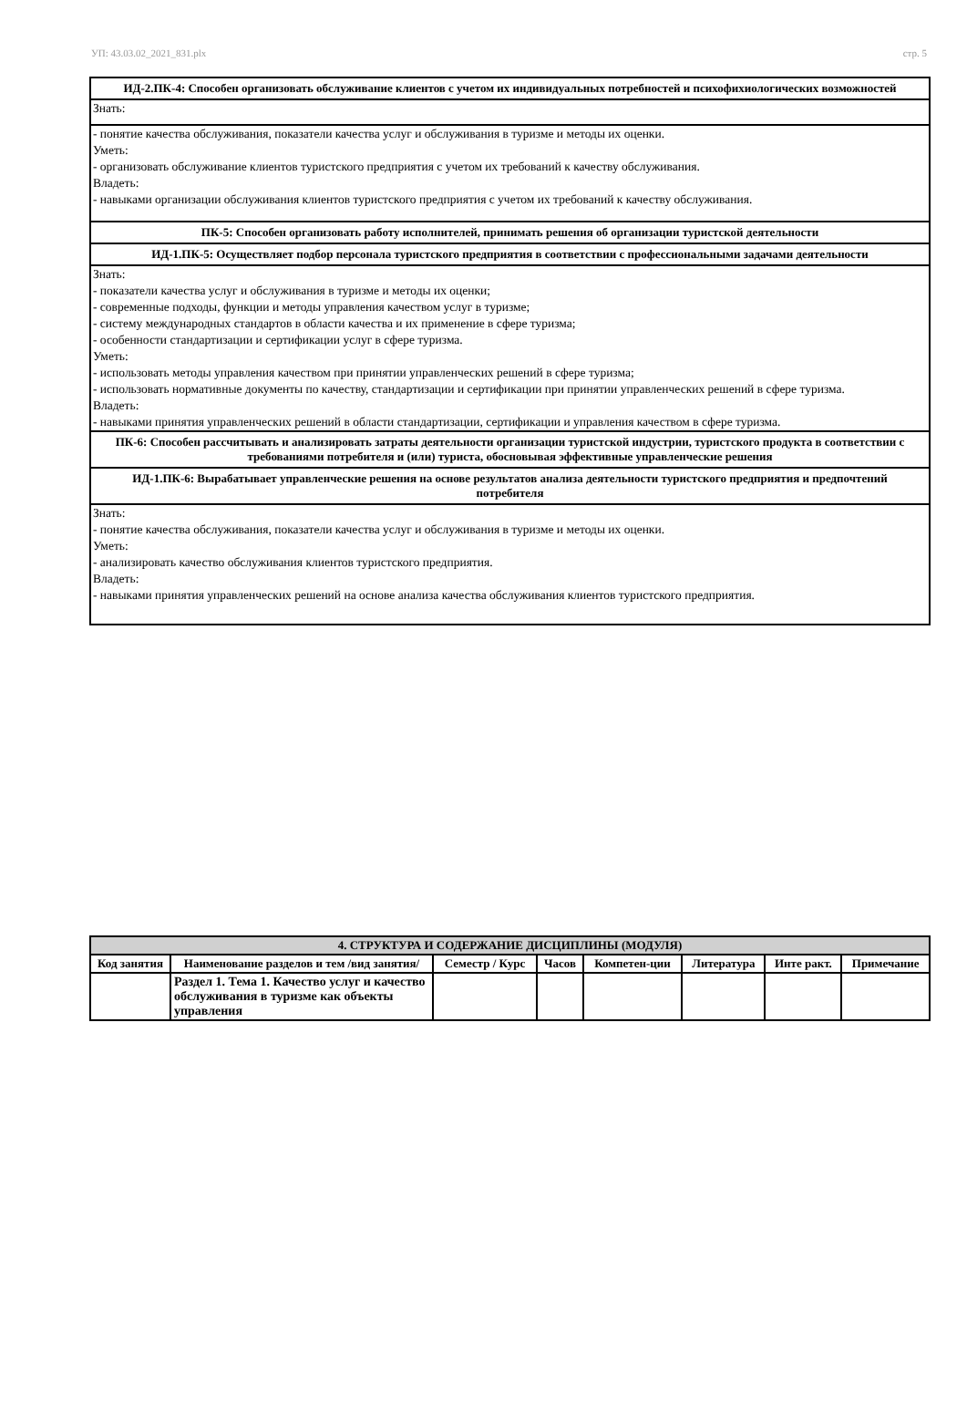УП: 43.03.02_2021_831.plx стр. 5
ИД-2.ПК-4: Способен организовать обслуживание клиентов с учетом их индивидуальных потребностей и психофихиологических возможностей
Знать:
- понятие качества обслуживания, показатели качества услуг и обслуживания в туризме и методы их оценки.
Уметь:
- организовать обслуживание клиентов туристского предприятия с учетом их требований к качеству обслуживания.
Владеть:
- навыками организации обслуживания клиентов туристского предприятия с учетом их требований к качеству обслуживания.
ПК-5: Способен организовать работу исполнителей, принимать решения об организации туристской деятельности
ИД-1.ПК-5: Осуществляет подбор персонала туристского предприятия в соответствии с профессиональными задачами деятельности
Знать:
- показатели качества услуг и обслуживания в туризме и методы их оценки;
- современные подходы, функции и методы управления качеством услуг в туризме;
- систему международных стандартов в области качества и их применение в сфере туризма;
- особенности стандартизации и сертификации услуг в сфере туризма.
Уметь:
- использовать методы управления качеством при принятии управленческих решений в сфере туризма;
- использовать нормативные документы по качеству, стандартизации и сертификации при принятии управленческих решений в сфере туризма.
Владеть:
- навыками принятия управленческих решений в области стандартизации, сертификации и управления качеством в сфере туризма.
ПК-6: Способен рассчитывать и анализировать затраты деятельности организации туристской индустрии, туристского продукта в соответствии с требованиями потребителя и (или) туриста, обосновывая эффективные управленческие решения
ИД-1.ПК-6: Вырабатывает управленческие решения на основе результатов анализа деятельности туристского предприятия и предпочтений потребителя
Знать:
- понятие качества обслуживания, показатели качества услуг и обслуживания в туризме и методы их оценки.
Уметь:
- анализировать качество обслуживания клиентов туристского предприятия.
Владеть:
- навыками принятия управленческих решений на основе анализа качества обслуживания клиентов туристского предприятия.
| 4. СТРУКТУРА И СОДЕРЖАНИЕ ДИСЦИПЛИНЫ (МОДУЛЯ) | | | | | | | |
| --- | --- | --- | --- | --- | --- | --- | --- |
| Код занятия | Наименование разделов и тем /вид занятия/ | Семестр / Курс | Часов | Компетен-ции | Литература | Инте ракт. | Примечание |
| | Раздел 1. Тема 1. Качество услуг и качество обслуживания в туризме как объекты управления | | | | | | |